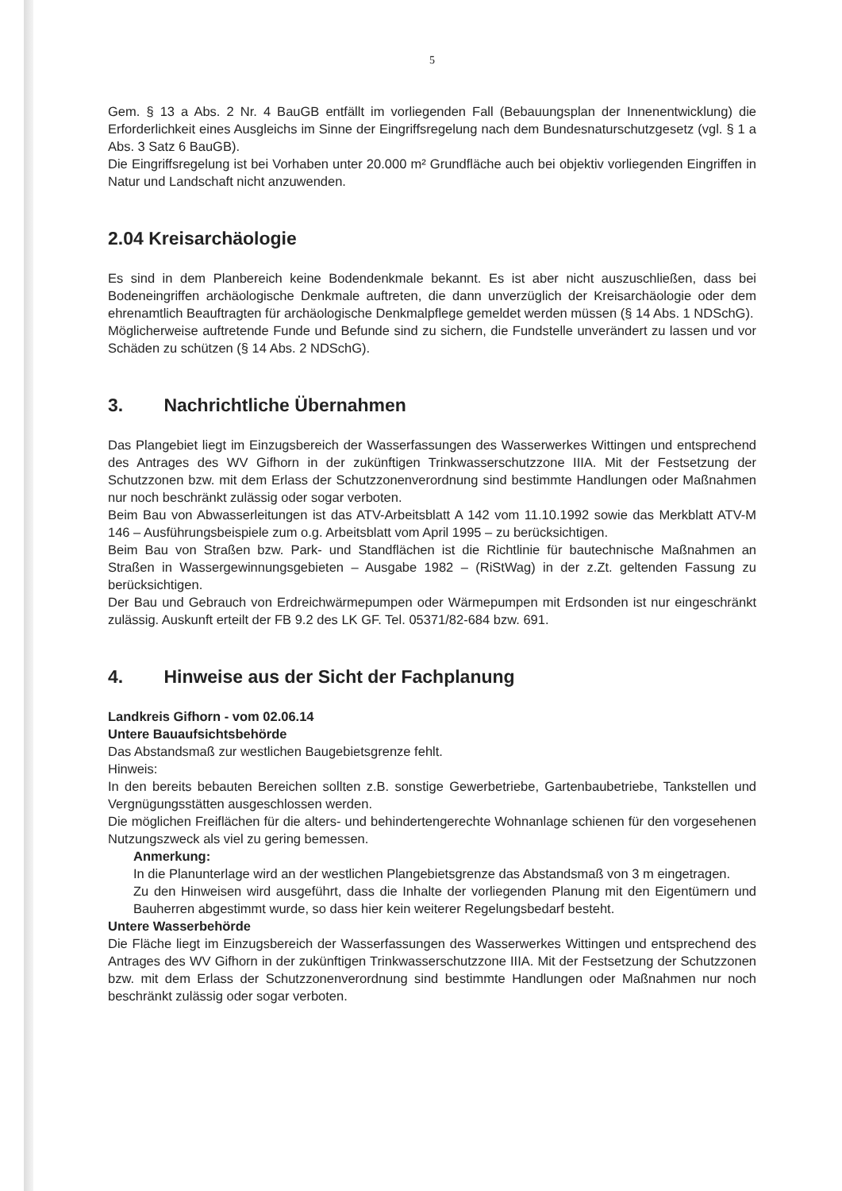5
Gem. § 13 a Abs. 2 Nr. 4 BauGB entfällt im vorliegenden Fall (Bebauungsplan der Innenentwicklung) die Erforderlichkeit eines Ausgleichs im Sinne der Eingriffsregelung nach dem Bundesnaturschutzgesetz (vgl. § 1 a Abs. 3 Satz 6 BauGB).
Die Eingriffsregelung ist bei Vorhaben unter 20.000 m² Grundfläche auch bei objektiv vorliegenden Eingriffen in Natur und Landschaft nicht anzuwenden.
2.04 Kreisarchäologie
Es sind in dem Planbereich keine Bodendenkmale bekannt. Es ist aber nicht auszuschließen, dass bei Bodeneingriffen archäologische Denkmale auftreten, die dann unverzüglich der Kreisarchäologie oder dem ehrenamtlich Beauftragten für archäologische Denkmalpflege gemeldet werden müssen (§ 14 Abs. 1 NDSchG).
Möglicherweise auftretende Funde und Befunde sind zu sichern, die Fundstelle unverändert zu lassen und vor Schäden zu schützen (§ 14 Abs. 2 NDSchG).
3. Nachrichtliche Übernahmen
Das Plangebiet liegt im Einzugsbereich der Wasserfassungen des Wasserwerkes Wittingen und entsprechend des Antrages des WV Gifhorn in der zukünftigen Trinkwasserschutzzone IIIA. Mit der Festsetzung der Schutzzonen bzw. mit dem Erlass der Schutzzonenverordnung sind bestimmte Handlungen oder Maßnahmen nur noch beschränkt zulässig oder sogar verboten.
Beim Bau von Abwasserleitungen ist das ATV-Arbeitsblatt A 142 vom 11.10.1992 sowie das Merkblatt ATV-M 146 – Ausführungsbeispiele zum o.g. Arbeitsblatt vom April 1995 – zu berücksichtigen.
Beim Bau von Straßen bzw. Park- und Standflächen ist die Richtlinie für bautechnische Maßnahmen an Straßen in Wassergewinnungsgebieten – Ausgabe 1982 – (RiStWag) in der z.Zt. geltenden Fassung zu berücksichtigen.
Der Bau und Gebrauch von Erdreichwärmepumpen oder Wärmepumpen mit Erdsonden ist nur eingeschränkt zulässig. Auskunft erteilt der FB 9.2 des LK GF. Tel. 05371/82-684 bzw. 691.
4. Hinweise aus der Sicht der Fachplanung
Landkreis Gifhorn - vom 02.06.14
Untere Bauaufsichtsbehörde
Das Abstandsmaß zur westlichen Baugebietsgrenze fehlt.
Hinweis:
In den bereits bebauten Bereichen sollten z.B. sonstige Gewerbetriebe, Gartenbaubetriebe, Tankstellen und Vergnügungsstätten ausgeschlossen werden.
Die möglichen Freiflächen für die alters- und behindertengerechte Wohnanlage schienen für den vorgesehenen Nutzungszweck als viel zu gering bemessen.
Anmerkung:
In die Planunterlage wird an der westlichen Plangebietsgrenze das Abstandsmaß von 3 m eingetragen.
Zu den Hinweisen wird ausgeführt, dass die Inhalte der vorliegenden Planung mit den Eigentümern und Bauherren abgestimmt wurde, so dass hier kein weiterer Regelungsbedarf besteht.
Untere Wasserbehörde
Die Fläche liegt im Einzugsbereich der Wasserfassungen des Wasserwerkes Wittingen und entsprechend des Antrages des WV Gifhorn in der zukünftigen Trinkwasserschutzzone IIIA. Mit der Festsetzung der Schutzzonen bzw. mit dem Erlass der Schutzzonenverordnung sind bestimmte Handlungen oder Maßnahmen nur noch beschränkt zulässig oder sogar verboten.